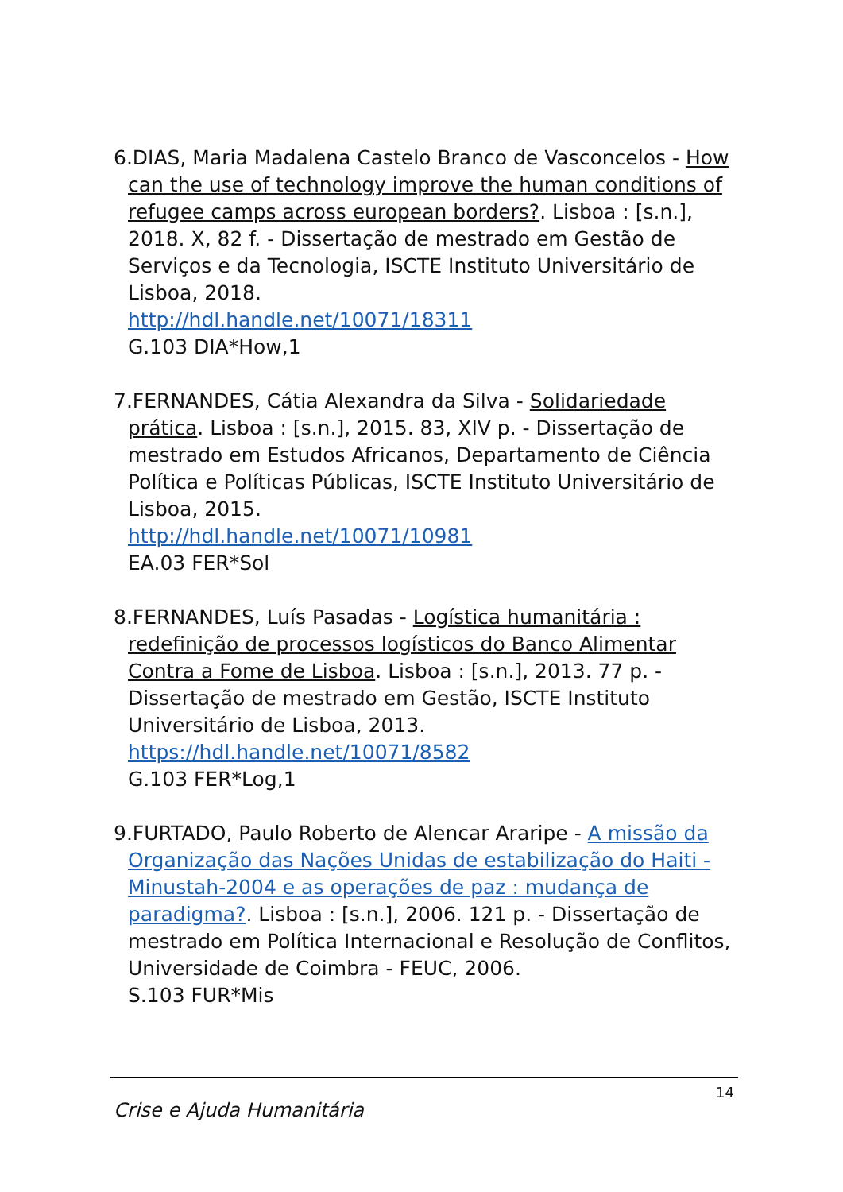6.DIAS, Maria Madalena Castelo Branco de Vasconcelos - How can the use of technology improve the human conditions of refugee camps across european borders?. Lisboa : [s.n.], 2018. X, 82 f. - Dissertação de mestrado em Gestão de Serviços e da Tecnologia, ISCTE Instituto Universitário de Lisboa, 2018.
http://hdl.handle.net/10071/18311
G.103 DIA*How,1
7.FERNANDES, Cátia Alexandra da Silva - Solidariedade prática. Lisboa : [s.n.], 2015. 83, XIV p. - Dissertação de mestrado em Estudos Africanos, Departamento de Ciência Política e Políticas Públicas, ISCTE Instituto Universitário de Lisboa, 2015.
http://hdl.handle.net/10071/10981
EA.03 FER*Sol
8.FERNANDES, Luís Pasadas - Logística humanitária : redefinição de processos logísticos do Banco Alimentar Contra a Fome de Lisboa. Lisboa : [s.n.], 2013. 77 p. - Dissertação de mestrado em Gestão, ISCTE Instituto Universitário de Lisboa, 2013.
https://hdl.handle.net/10071/8582
G.103 FER*Log,1
9.FURTADO, Paulo Roberto de Alencar Araripe - A missão da Organização das Nações Unidas de estabilização do Haiti - Minustah-2004 e as operações de paz : mudança de paradigma?. Lisboa : [s.n.], 2006. 121 p. - Dissertação de mestrado em Política Internacional e Resolução de Conflitos, Universidade de Coimbra - FEUC, 2006.
S.103 FUR*Mis
14
Crise e Ajuda Humanitária